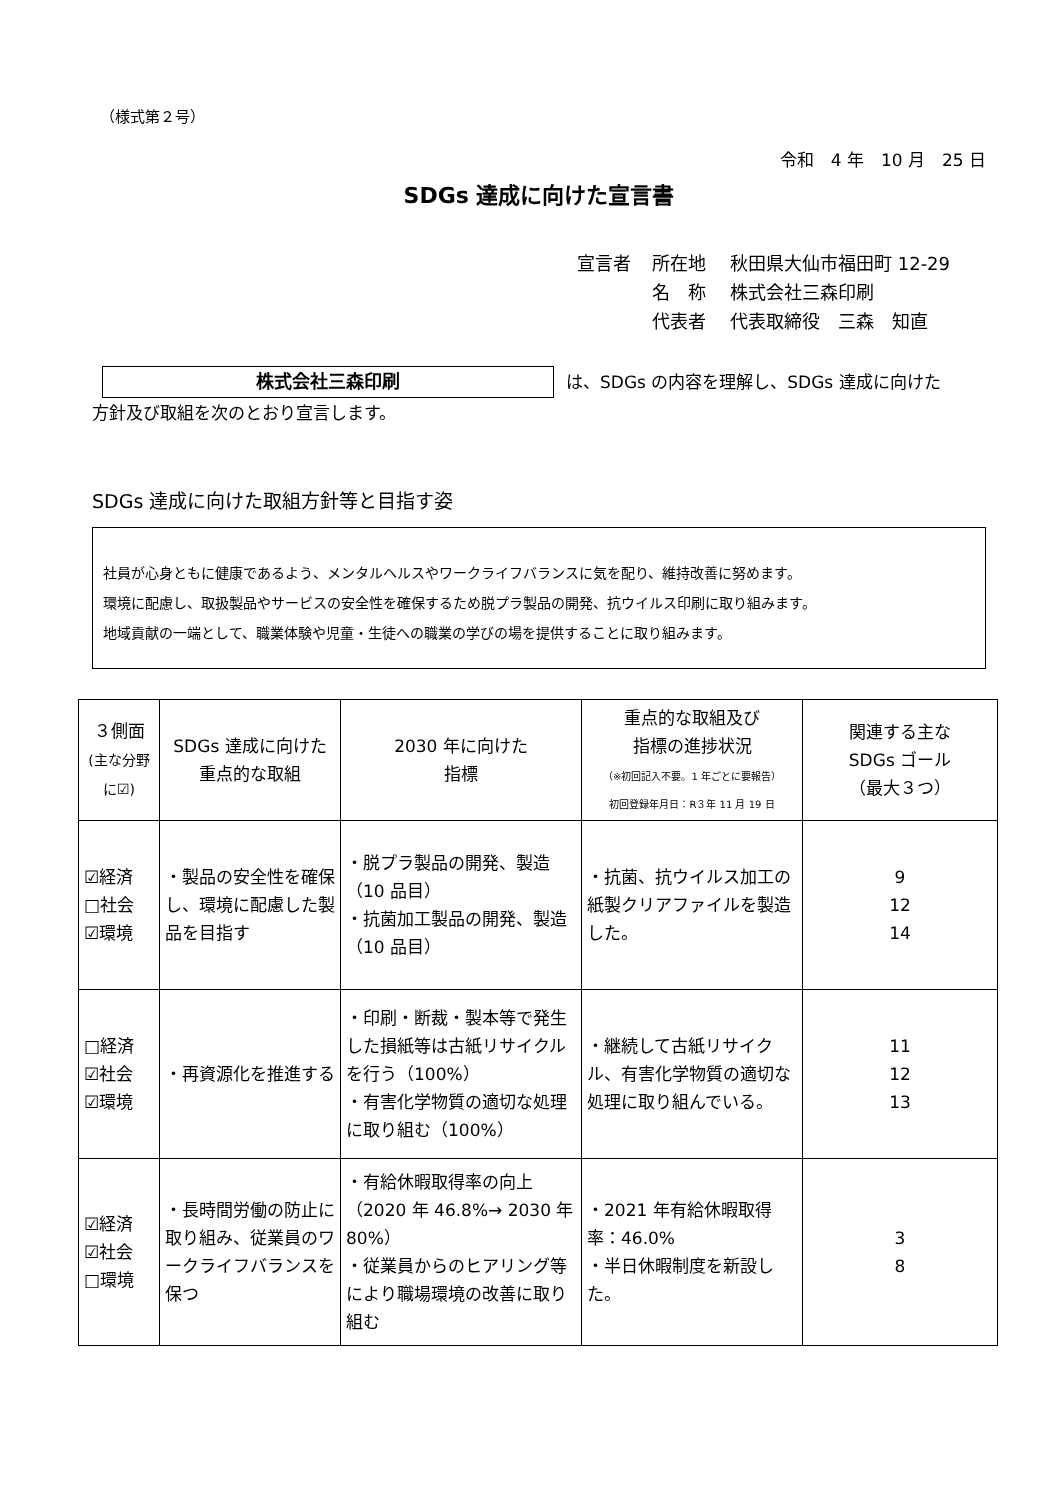（様式第２号）
令和　4 年　10 月　25 日
SDGs 達成に向けた宣言書
宣言者 所在地 秋田県大仙市福田町 12-29
名　称 株式会社三森印刷
代表者 代表取締役　三森　知直
株式会社三森印刷 は、SDGs の内容を理解し、SDGs 達成に向けた
方針及び取組を次のとおり宣言します。
SDGs 達成に向けた取組方針等と目指す姿
社員が心身ともに健康であるよう、メンタルヘルスやワークライフバランスに気を配り、維持改善に努めます。
環境に配慮し、取扱製品やサービスの安全性を確保するため脱プラ製品の開発、抗ウイルス印刷に取り組みます。
地域貢献の一端として、職業体験や児童・生徒への職業の学びの場を提供することに取り組みます。
| ３側面 (主な分野に☑) | SDGs 達成に向けた 重点的な取組 | 2030 年に向けた 指標 | 重点的な取組及び 指標の進捗状況 （※初回記入不要。1 年ごとに要報告） 初回登録年月日：R３年 11 月 19 日 | 関連する主な SDGs ゴール （最大３つ） |
| --- | --- | --- | --- | --- |
| ☑経済 □社会 ☑環境 | ・製品の安全性を確保し、環境に配慮した製品を目指す | ・脱プラ製品の開発、製造（10 品目） ・抗菌加工製品の開発、製造（10 品目） | ・抗菌、抗ウイルス加工の紙製クリアファイルを製造した。 | 9 12 14 |
| □経済 ☑社会 ☑環境 | ・再資源化を推進する | ・印刷・断裁・製本等で発生した損紙等は古紙リサイクルを行う（100%） ・有害化学物質の適切な処理に取り組む（100%） | ・継続して古紙リサイクル、有害化学物質の適切な処理に取り組んでいる。 | 11 12 13 |
| ☑経済 ☑社会 □環境 | ・長時間労働の防止に取り組み、従業員のワークライフバランスを保つ | ・有給休暇取得率の向上（2020 年 46.8%→ 2030 年 80%） ・従業員からのヒアリング等により職場環境の改善に取り組む | ・2021 年有給休暇取得率：46.0% ・半日休暇制度を新設した。 | 3 8 |